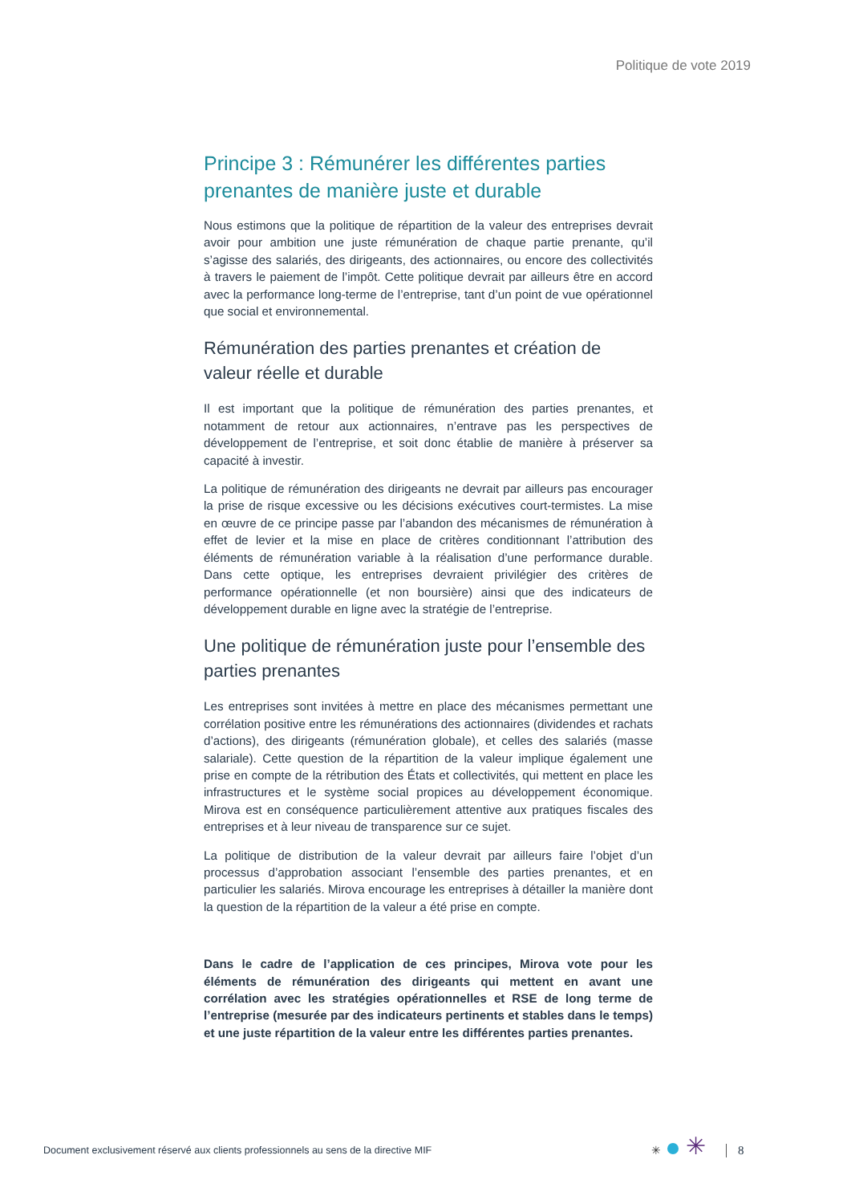Politique de vote 2019
Principe 3 : Rémunérer les différentes parties prenantes de manière juste et durable
Nous estimons que la politique de répartition de la valeur des entreprises devrait avoir pour ambition une juste rémunération de chaque partie prenante, qu’il s’agisse des salariés, des dirigeants, des actionnaires, ou encore des collectivités à travers le paiement de l’impôt. Cette politique devrait par ailleurs être en accord avec la performance long-terme de l’entreprise, tant d’un point de vue opérationnel que social et environnemental.
Rémunération des parties prenantes et création de valeur réelle et durable
Il est important que la politique de rémunération des parties prenantes, et notamment de retour aux actionnaires, n’entrave pas les perspectives de développement de l’entreprise, et soit donc établie de manière à préserver sa capacité à investir.
La politique de rémunération des dirigeants ne devrait par ailleurs pas encourager la prise de risque excessive ou les décisions exécutives court-termistes. La mise en œuvre de ce principe passe par l’abandon des mécanismes de rémunération à effet de levier et la mise en place de critères conditionnant l’attribution des éléments de rémunération variable à la réalisation d’une performance durable. Dans cette optique, les entreprises devraient privilégier des critères de performance opérationnelle (et non boursière) ainsi que des indicateurs de développement durable en ligne avec la stratégie de l’entreprise.
Une politique de rémunération juste pour l’ensemble des parties prenantes
Les entreprises sont invitées à mettre en place des mécanismes permettant une corrélation positive entre les rémunérations des actionnaires (dividendes et rachats d’actions), des dirigeants (rémunération globale), et celles des salariés (masse salariale). Cette question de la répartition de la valeur implique également une prise en compte de la rétribution des États et collectivités, qui mettent en place les infrastructures et le système social propices au développement économique. Mirova est en conséquence particulièrement attentive aux pratiques fiscales des entreprises et à leur niveau de transparence sur ce sujet.
La politique de distribution de la valeur devrait par ailleurs faire l’objet d’un processus d’approbation associant l’ensemble des parties prenantes, et en particulier les salariés. Mirova encourage les entreprises à détailler la manière dont la question de la répartition de la valeur a été prise en compte.
Dans le cadre de l’application de ces principes, Mirova vote pour les éléments de rémunération des dirigeants qui mettent en avant une corrélation avec les stratégies opérationnelles et RSE de long terme de l’entreprise (mesurée par des indicateurs pertinents et stables dans le temps) et une juste répartition de la valeur entre les différentes parties prenantes.
Document exclusivement réservé aux clients professionnels au sens de la directive MIF
✳ ✳ 8